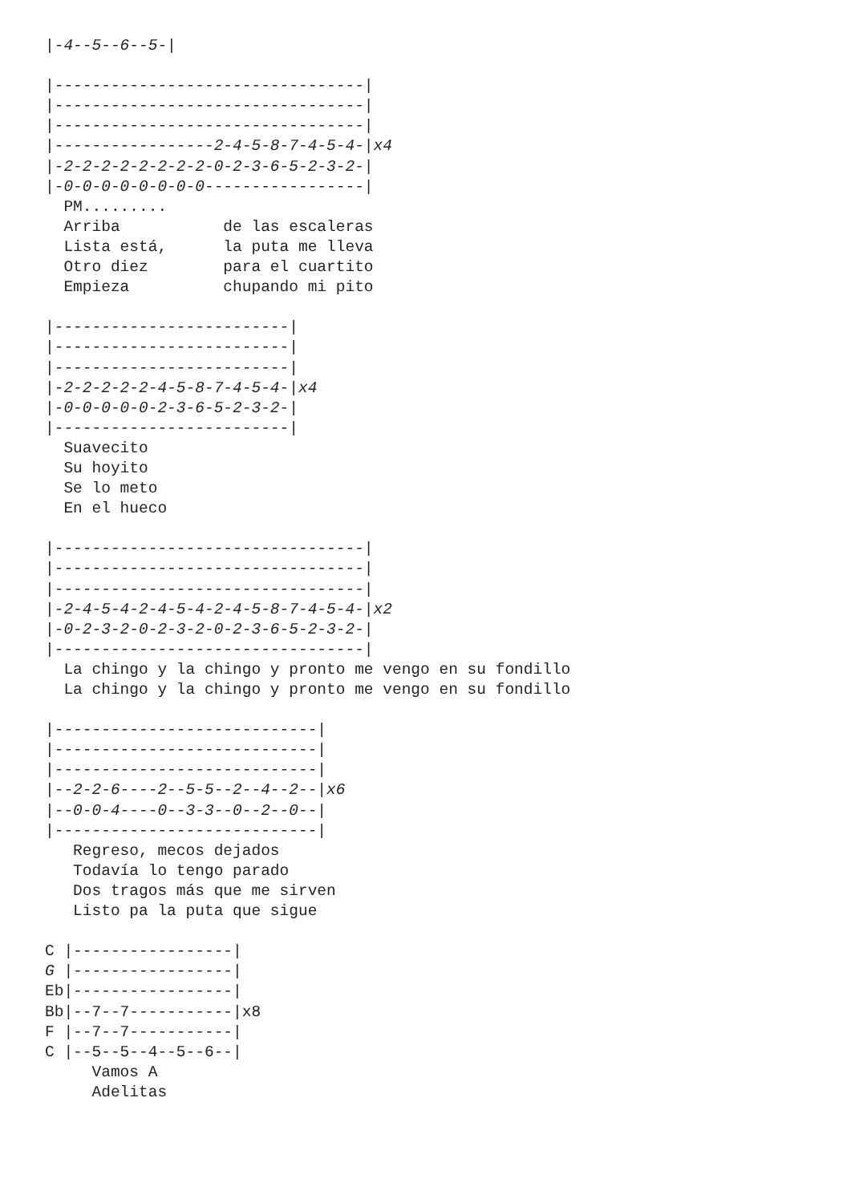|-4--5--6--5-|

|---------------------------------|
|---------------------------------|
|---------------------------------|
|-----------------2-4-5-8-7-4-5-4-|x4
|-2-2-2-2-2-2-2-2-0-2-3-6-5-2-3-2-|
|-0-0-0-0-0-0-0-0-----------------|
  PM.........
  Arriba           de las escaleras
  Lista está,      la puta me lleva
  Otro diez        para el cuartito
  Empieza          chupando mi pito

|-------------------------|
|-------------------------|
|-------------------------|
|-2-2-2-2-2-4-5-8-7-4-5-4-|x4
|-0-0-0-0-0-2-3-6-5-2-3-2-|
|-------------------------|
  Suavecito
  Su hoyito
  Se lo meto
  En el hueco

|---------------------------------|
|---------------------------------|
|---------------------------------|
|-2-4-5-4-2-4-5-4-2-4-5-8-7-4-5-4-|x2
|-0-2-3-2-0-2-3-2-0-2-3-6-5-2-3-2-|
|---------------------------------|
  La chingo y la chingo y pronto me vengo en su fondillo
  La chingo y la chingo y pronto me vengo en su fondillo

|----------------------------|
|----------------------------|
|----------------------------|
|--2-2-6----2--5-5--2--4--2--|x6
|--0-0-4----0--3-3--0--2--0--|
|----------------------------|
   Regreso, mecos dejados
   Todavía lo tengo parado
   Dos tragos más que me sirven
   Listo pa la puta que sigue

C |-----------------|
G |-----------------|
Eb|-----------------|
Bb|--7--7-----------|x8
F |--7--7-----------|
C |--5--5--4--5--6--|
     Vamos A
     Adelitas